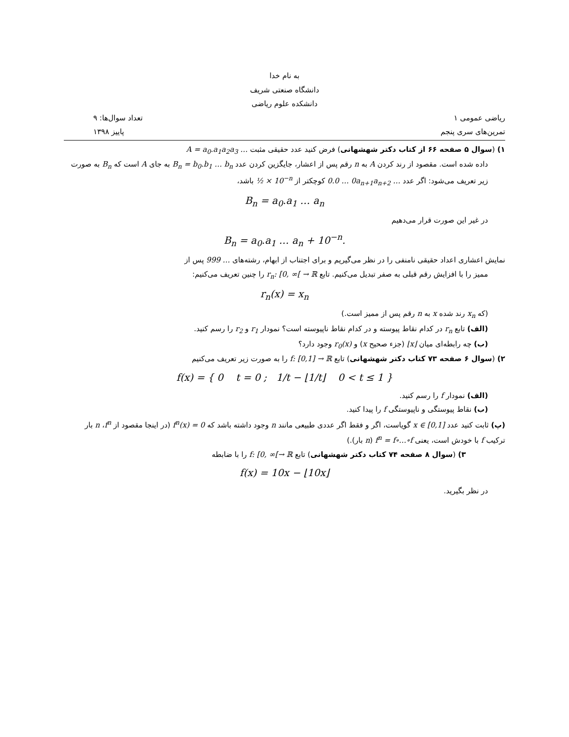به نام خدا
دانشگاه صنعتی شریف
دانشکده علوم ریاضی
ریاضی عمومی ۱ تعداد سوال‌ها: ۹
تمرین‌های سری پنجم پاییز ۱۳۹۸
۱) (سوال ۵ صفحه ۶۶ از کتاب دکتر شهشهانی) فرض کنید عدد حقیقی مثبت A = a<sub>0</sub>.a<sub>1</sub>a<sub>2</sub>a<sub>3</sub> …
داده شده است. مقصود از رند کردن A به n رقم پس از اعشار، جایگزین کردن عدد B<sub>n</sub> = b<sub>0</sub>.b<sub>1</sub> … b<sub>n</sub> به جای A است که B<sub>n</sub> به صورت زیر تعریف می‌شود: اگر عدد 0.0 … 0a<sub>n+1</sub>a<sub>n+2</sub> … کوچکتر از ½ × 10<sup>−n</sup> باشد،
B<sub>n</sub> = a<sub>0</sub>.a<sub>1</sub> … a<sub>n</sub>
در غیر این صورت قرار می‌دهیم
B<sub>n</sub> = a<sub>0</sub>.a<sub>1</sub> … a<sub>n</sub> + 10<sup>−n</sup>.
نمایش اعشاری اعداد حقیقی نامنفی را در نظر می‌گیریم و برای اجتناب از ابهام، رشته‌های 999 … پس از
ممیز را با افزایش رقم قبلی به صفر تبدیل می‌کنیم. تابع r<sub>n</sub>: [0, ∞[ → ℝ را چنین تعریف می‌کنیم:
r<sub>n</sub>(x) = x<sub>n</sub>
(که x<sub>n</sub> رند شده x به n رقم پس از ممیز است.)
(الف) تابع r<sub>n</sub> در کدام نقاط پیوسته و در کدام نقاط ناپیوسته است؟ نمودار r<sub>1</sub> و r<sub>2</sub> را رسم کنید.
(ب) چه رابطه‌ای میان ⌊x⌋ (جزء صحیح x) و r<sub>0</sub>(x) وجود دارد؟
۲) (سوال ۶ صفحه ۷۳ کتاب دکتر شهشهانی) تابع f: [0,1] → ℝ را به صورت زیر تعریف می‌کنیم
f(x) = { 0 t = 0 ; 1/t − ⌊1/t⌋ 0 < t ≤ 1 }
(الف) نمودار f را رسم کنید.
(ب) نقاط پیوستگی و ناپیوستگی f را پیدا کنید.
(پ) ثابت کنید عدد x ∈ [0,1] گویاست، اگر و فقط اگر عددی طبیعی مانند n وجود داشته باشد که f<sup>n</sup>(x) = 0 (در اینجا مقصود از f<sup>n</sup>، n بار ترکیب f با خودش است، یعنی f<sup>n</sup> = f∘…∘f (n بار).)
۳) (سوال ۸ صفحه ۷۴ کتاب دکتر شهشهانی) تابع f: [0, ∞[→ ℝ را با ضابطه
f(x) = 10x − ⌊10x⌋
در نظر بگیرید.